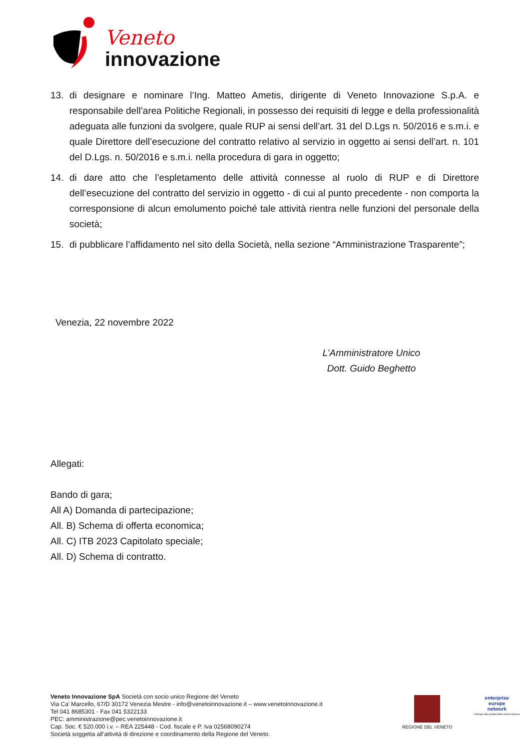Veneto
innovazione
13. di designare e nominare l’Ing. Matteo Ametis, dirigente di Veneto Innovazione S.p.A. e responsabile dell’area Politiche Regionali, in possesso dei requisiti di legge e della professionalità adeguata alle funzioni da svolgere, quale RUP ai sensi dell’art. 31 del D.Lgs n. 50/2016 e s.m.i. e quale Direttore dell’esecuzione del contratto relativo al servizio in oggetto ai sensi dell’art. n. 101 del D.Lgs. n. 50/2016 e s.m.i. nella procedura di gara in oggetto;
14. di dare atto che l’espletamento delle attività connesse al ruolo di RUP e di Direttore dell’esecuzione del contratto del servizio in oggetto - di cui al punto precedente - non comporta la corresponsione di alcun emolumento poiché tale attività rientra nelle funzioni del personale della società;
15. di pubblicare l’affidamento nel sito della Società, nella sezione “Amministrazione Trasparente”;
Venezia, 22 novembre 2022
L’Amministratore Unico
Dott. Guido Beghetto
Allegati:
Bando di gara;
All A) Domanda di partecipazione;
All. B) Schema di offerta economica;
All. C) ITB 2023 Capitolato speciale;
All. D) Schema di contratto.
Veneto Innovazione SpA Società con socio unico Regione del Veneto
Via Ca’ Marcello, 67/D 30172 Venezia Mestre - info@venetoinnovazione.it – www.venetoinnovazione.it
Tel 041 8685301 - Fax 041 5322133
PEC: amministrazione@pec.venetoinnovazione.it
Cap. Soc. € 520.000 i.v. – REA 225448 - Cod. fiscale e P. Iva 02568090274
Società soggetta all’attività di direzione e coordinamento della Regione del Veneto.
REGIONE DEL VENETO
enterprise
europe
network
L'Europa alla portata della vostra impresa.